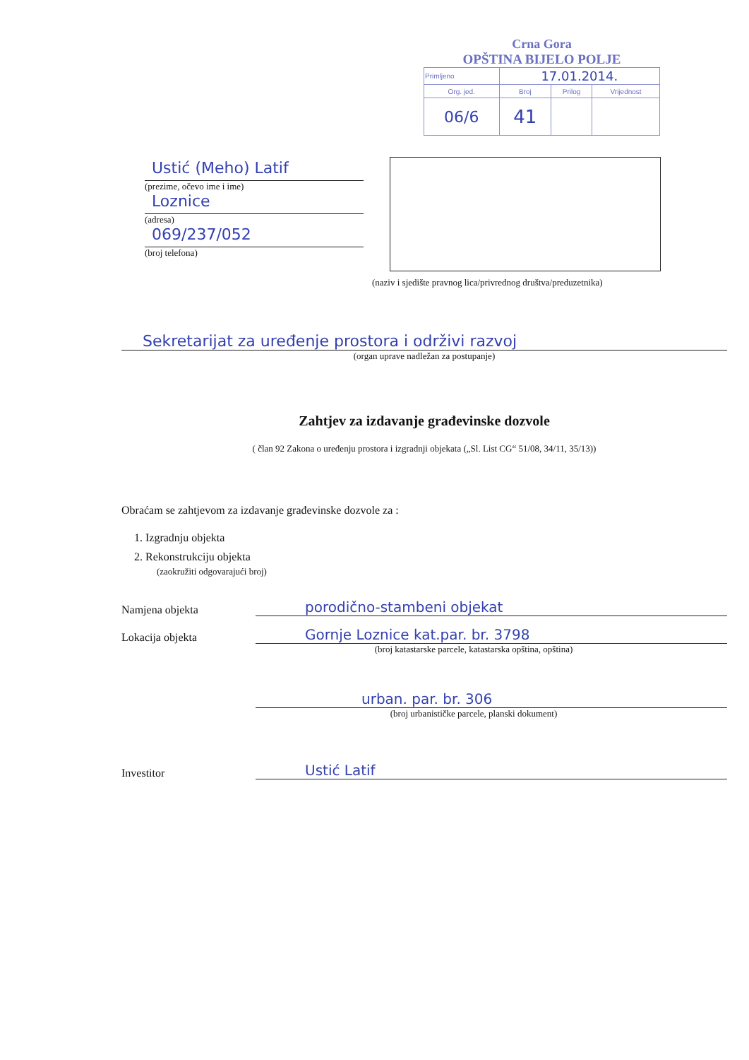Crna Gora
OPŠTINA BIJELO POLJE
| Primljeno | 17.01.2014. | | |
| Org. jed. | Broj | Prilog | Vrijednost |
| 06/6 | 41 | | |
Ustić (Meho) Latif
(prezime, očevo ime i ime)
Loznice
(adresa)
069/237/052
(broj telefona)
(naziv i sjedište pravnog lica/privrednog društva/preduzetnika)
Sekretarijat za uređenje prostora i održivi razvoj
(organ uprave nadležan za postupanje)
Zahtjev za izdavanje građevinske dozvole
( član 92 Zakona o uređenju prostora i izgradnji objekata („Sl. List CG“ 51/08, 34/11, 35/13))
Obraćam se zahtjevom za izdavanje građevinske dozvole za :
1. Izgradnju objekta
2. Rekonstrukciju objekta
(zaokružiti odgovarajući broj)
Namjena objekta
porodično-stambeni objekat
Lokacija objekta
Gornje Loznice kat.par. br. 3798
(broj katastarske parcele, katastarska opština, opština)
urban. par. br. 306
(broj urbanističke parcele, planski dokument)
Investitor
Ustić Latif